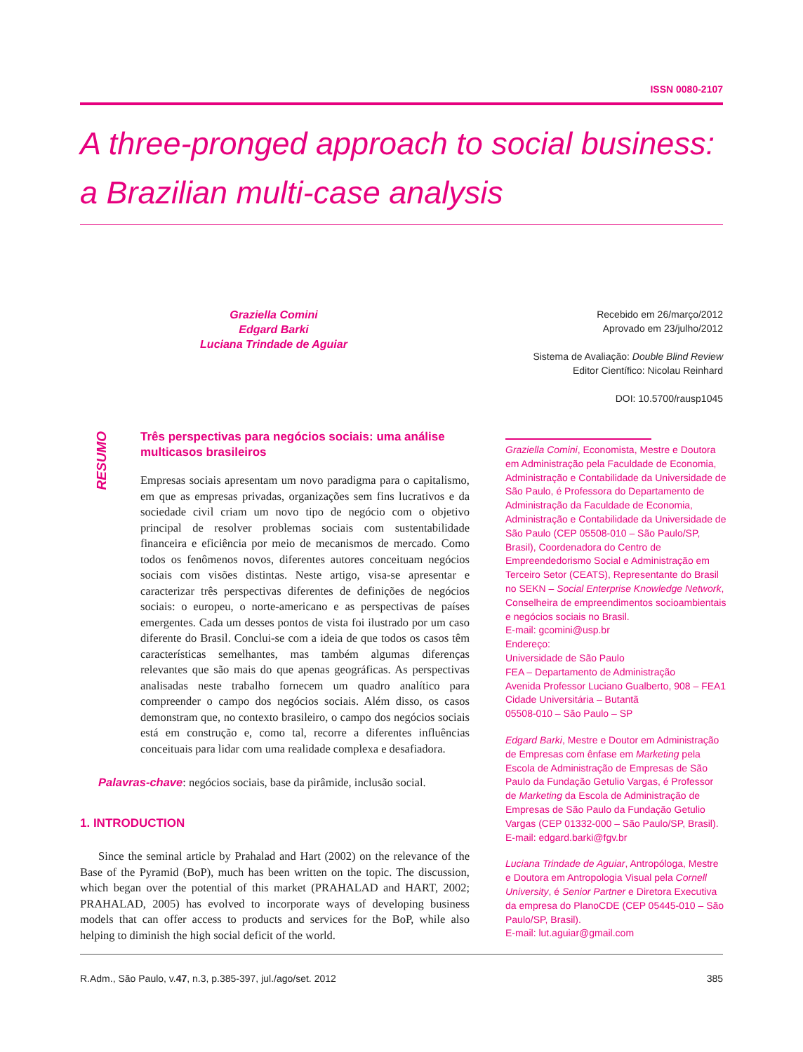ISSN 0080-2107
A three-pronged approach to social business: a Brazilian multi-case analysis
Graziella Comini
Edgard Barki
Luciana Trindade de Aguiar
Recebido em 26/março/2012
Aprovado em 23/julho/2012
Sistema de Avaliação: Double Blind Review
Editor Científico: Nicolau Reinhard
DOI: 10.5700/rausp1045
RESUMO
Três perspectivas para negócios sociais: uma análise multicasos brasileiros
Empresas sociais apresentam um novo paradigma para o capitalismo, em que as empresas privadas, organizações sem fins lucrativos e da sociedade civil criam um novo tipo de negócio com o objetivo principal de resolver problemas sociais com sustentabilidade financeira e eficiência por meio de mecanismos de mercado. Como todos os fenômenos novos, diferentes autores conceituam negócios sociais com visões distintas. Neste artigo, visa-se apresentar e caracterizar três perspectivas diferentes de definições de negócios sociais: o europeu, o norte-americano e as perspectivas de países emergentes. Cada um desses pontos de vista foi ilustrado por um caso diferente do Brasil. Conclui-se com a ideia de que todos os casos têm características semelhantes, mas também algumas diferenças relevantes que são mais do que apenas geográficas. As perspectivas analisadas neste trabalho fornecem um quadro analítico para compreender o campo dos negócios sociais. Além disso, os casos demonstram que, no contexto brasileiro, o campo dos negócios sociais está em construção e, como tal, recorre a diferentes influências conceituais para lidar com uma realidade complexa e desafiadora.
Palavras-chave: negócios sociais, base da pirâmide, inclusão social.
1. INTRODUCTION
Since the seminal article by Prahalad and Hart (2002) on the relevance of the Base of the Pyramid (BoP), much has been written on the topic. The discussion, which began over the potential of this market (PRAHALAD and HART, 2002; PRAHALAD, 2005) has evolved to incorporate ways of developing business models that can offer access to products and services for the BoP, while also helping to diminish the high social deficit of the world.
Graziella Comini, Economista, Mestre e Doutora em Administração pela Faculdade de Economia, Administração e Contabilidade da Universidade de São Paulo, é Professora do Departamento de Administração da Faculdade de Economia, Administração e Contabilidade da Universidade de São Paulo (CEP 05508-010 – São Paulo/SP, Brasil), Coordenadora do Centro de Empreendedorismo Social e Administração em Terceiro Setor (CEATS), Representante do Brasil no SEKN – Social Enterprise Knowledge Network, Conselheira de empreendimentos socioambientais e negócios sociais no Brasil.
E-mail: gcomini@usp.br
Endereço:
Universidade de São Paulo
FEA – Departamento de Administração
Avenida Professor Luciano Gualberto, 908 – FEA1
Cidade Universitária – Butantã
05508-010 – São Paulo – SP
Edgard Barki, Mestre e Doutor em Administração de Empresas com ênfase em Marketing pela Escola de Administração de Empresas de São Paulo da Fundação Getulio Vargas, é Professor de Marketing da Escola de Administração de Empresas de São Paulo da Fundação Getulio Vargas (CEP 01332-000 – São Paulo/SP, Brasil).
E-mail: edgard.barki@fgv.br
Luciana Trindade de Aguiar, Antropóloga, Mestre e Doutora em Antropologia Visual pela Cornell University, é Senior Partner e Diretora Executiva da empresa do PlanoCDE (CEP 05445-010 – São Paulo/SP, Brasil).
E-mail: lut.aguiar@gmail.com
R.Adm., São Paulo, v.47, n.3, p.385-397, jul./ago/set. 2012 385